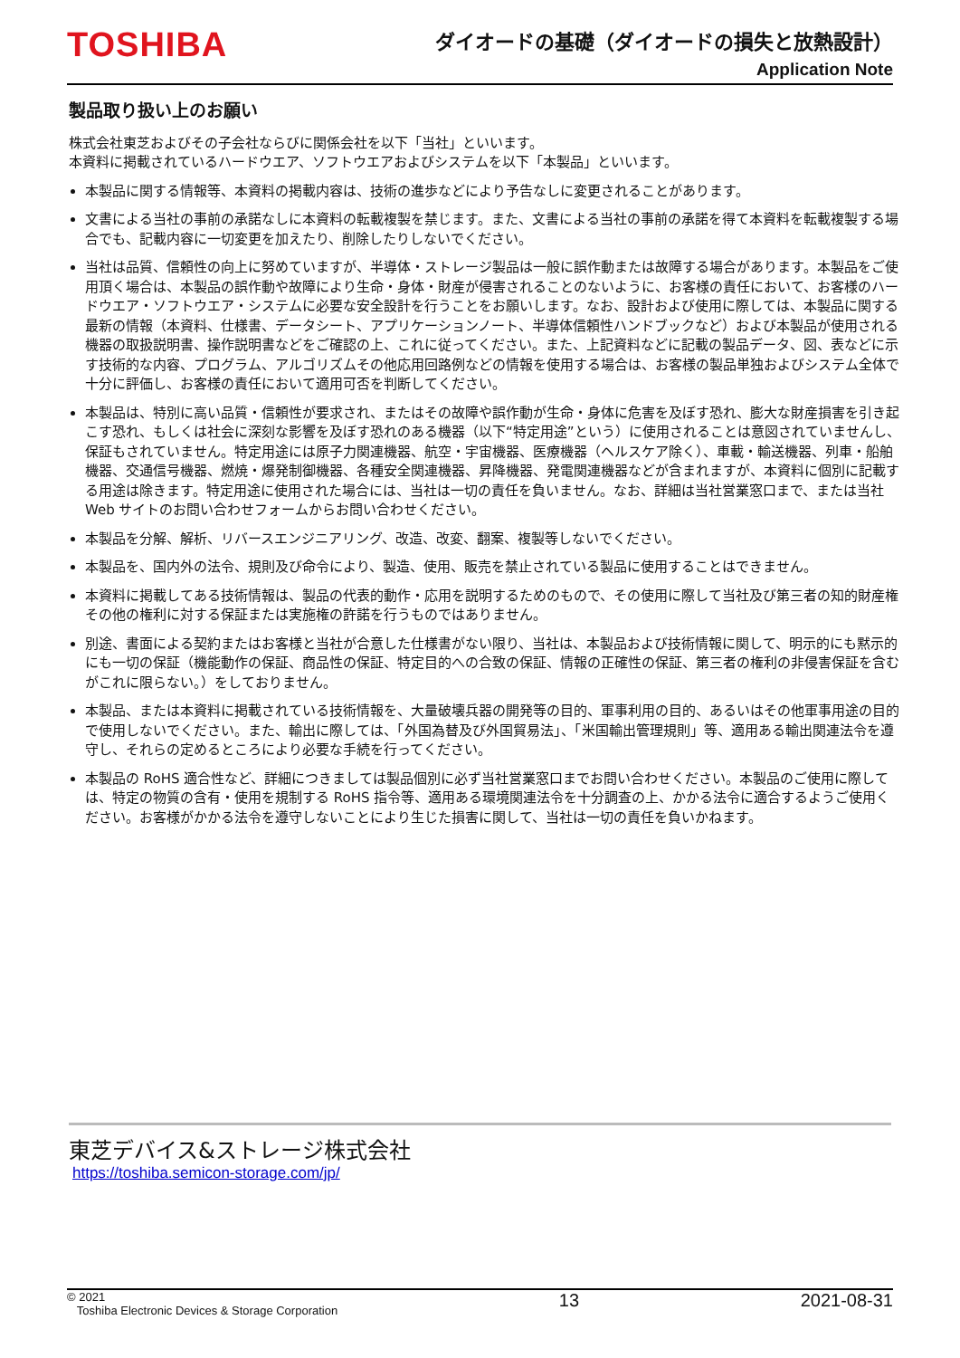TOSHIBA
ダイオードの基礎（ダイオードの損失と放熱設計）
Application Note
製品取り扱い上のお願い
株式会社東芝およびその子会社ならびに関係会社を以下「当社」といいます。
本資料に掲載されているハードウエア、ソフトウエアおよびシステムを以下「本製品」といいます。
本製品に関する情報等、本資料の掲載内容は、技術の進歩などにより予告なしに変更されることがあります。
文書による当社の事前の承諾なしに本資料の転載複製を禁じます。また、文書による当社の事前の承諾を得て本資料を転載複製する場合でも、記載内容に一切変更を加えたり、削除したりしないでください。
当社は品質、信頼性の向上に努めていますが、半導体・ストレージ製品は一般に誤作動または故障する場合があります。本製品をご使用頂く場合は、本製品の誤作動や故障により生命・身体・財産が侵害されることのないように、お客様の責任において、お客様のハードウエア・ソフトウエア・システムに必要な安全設計を行うことをお願いします。なお、設計および使用に際しては、本製品に関する最新の情報（本資料、仕様書、データシート、アプリケーションノート、半導体信頼性ハンドブックなど）および本製品が使用される機器の取扱説明書、操作説明書などをご確認の上、これに従ってください。また、上記資料などに記載の製品データ、図、表などに示す技術的な内容、プログラム、アルゴリズムその他応用回路例などの情報を使用する場合は、お客様の製品単独およびシステム全体で十分に評価し、お客様の責任において適用可否を判断してください。
本製品は、特別に高い品質・信頼性が要求され、またはその故障や誤作動が生命・身体に危害を及ぼす恐れ、膨大な財産損害を引き起こす恐れ、もしくは社会に深刻な影響を及ぼす恐れのある機器（以下“特定用途”という）に使用されることは意図されていませんし、保証もされていません。特定用途には原子力関連機器、航空・宇宙機器、医療機器（ヘルスケア除く）、車載・輸送機器、列車・船舶機器、交通信号機器、燃焼・爆発制御機器、各種安全関連機器、昇降機器、発電関連機器などが含まれますが、本資料に個別に記載する用途は除きます。特定用途に使用された場合には、当社は一切の責任を負いません。なお、詳細は当社営業窓口まで、または当社 Web サイトのお問い合わせフォームからお問い合わせください。
本製品を分解、解析、リバースエンジニアリング、改造、改変、翻案、複製等しないでください。
本製品を、国内外の法令、規則及び命令により、製造、使用、販売を禁止されている製品に使用することはできません。
本資料に掲載してある技術情報は、製品の代表的動作・応用を説明するためのもので、その使用に際して当社及び第三者の知的財産権その他の権利に対する保証または実施権の許諾を行うものではありません。
別途、書面による契約またはお客様と当社が合意した仕様書がない限り、当社は、本製品および技術情報に関して、明示的にも黙示的にも一切の保証（機能動作の保証、商品性の保証、特定目的への合致の保証、情報の正確性の保証、第三者の権利の非侵害保証を含むがこれに限らない。）をしておりません。
本製品、または本資料に掲載されている技術情報を、大量破壊兵器の開発等の目的、軍事利用の目的、あるいはその他軍事用途の目的で使用しないでください。また、輸出に際しては、「外国為替及び外国貿易法」、「米国輸出管理規則」等、適用ある輸出関連法令を遵守し、それらの定めるところにより必要な手続を行ってください。
本製品の RoHS 適合性など、詳細につきましては製品個別に必ず当社営業窓口までお問い合わせください。本製品のご使用に際しては、特定の物質の含有・使用を規制する RoHS 指令等、適用ある環境関連法令を十分調査の上、かかる法令に適合するようご使用ください。お客様がかかる法令を遵守しないことにより生じた損害に関して、当社は一切の責任を負いかねます。
東芝デバイス&ストレージ株式会社
https://toshiba.semicon-storage.com/jp/
© 2021
Toshiba Electronic Devices & Storage Corporation
13 2021-08-31